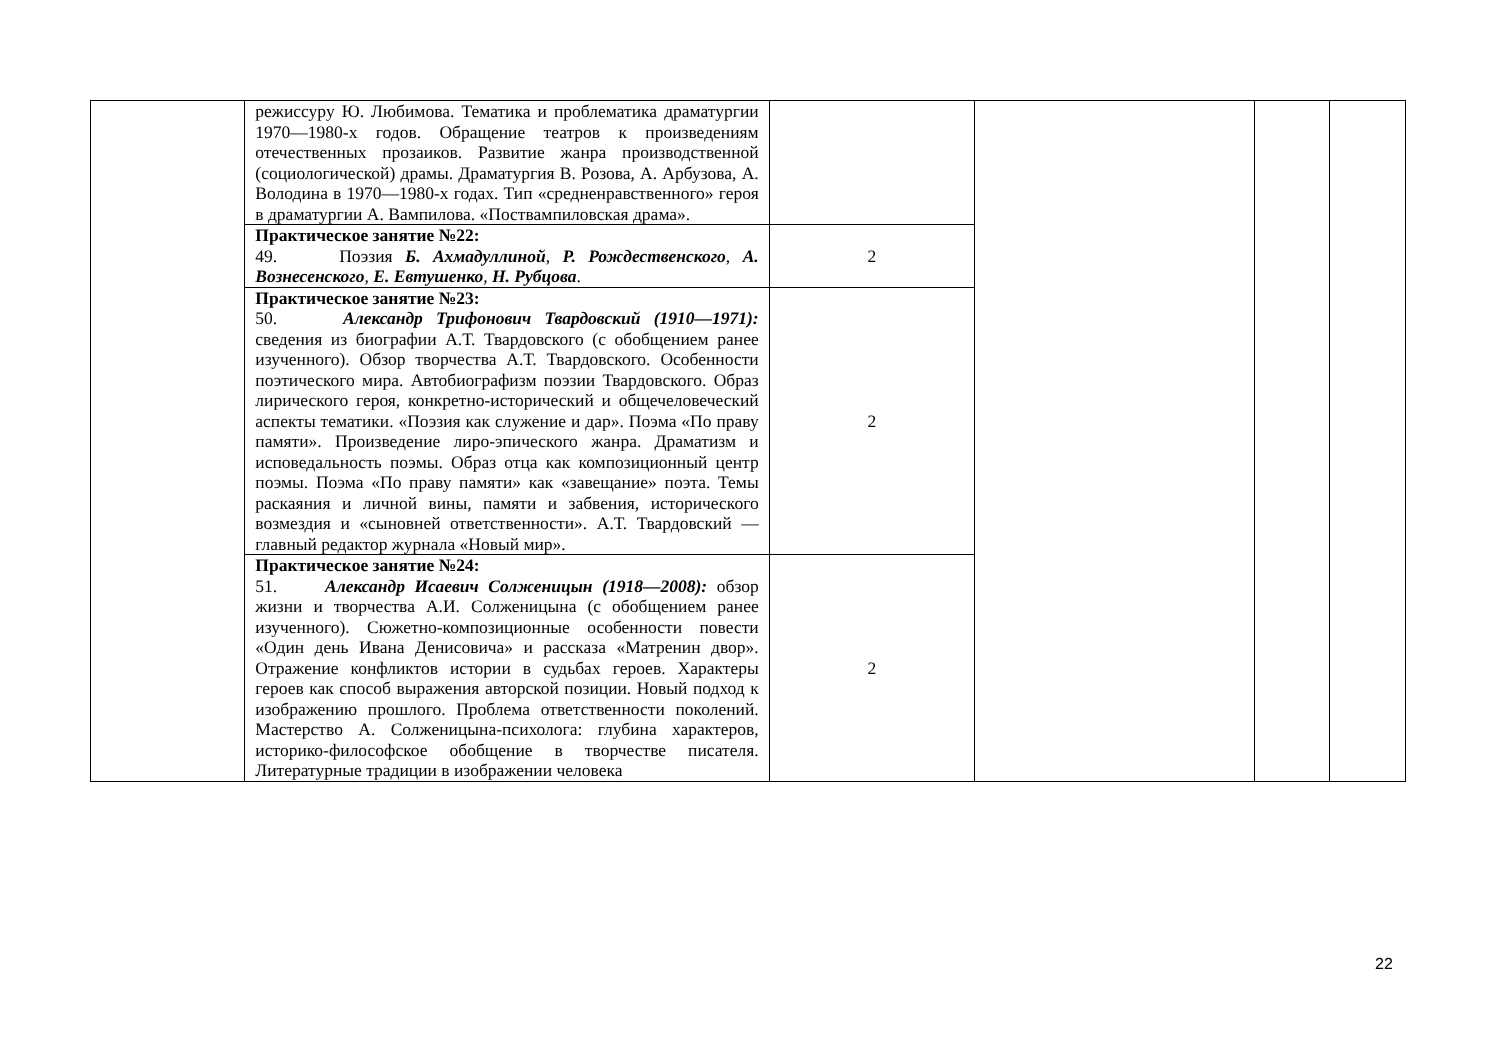| | режиссуру Ю. Любимова. Тематика и проблематика драматургии 1970—1980-х годов. Обращение театров к произведениям отечественных прозаиков. Развитие жанра производственной (социологической) драмы. Драматургия В. Розова, А. Арбузова, А. Володина в 1970—1980-х годах. Тип «средненравственного» героя в драматургии А. Вампилова. «Поствампиловская драма». | | | | |
| | Практическое занятие №22: 49. Поэзия Б. Ахмадуллиной , Р. Рождественского , А. Вознесенского , Е. Евтушенко , Н. Рубцова . | 2 | | | |
| | Практическое занятие №23: 50. Александр Трифонович Твардовский (1910—1971): сведения из биографии А.Т. Твардовского (с обобщением ранее изученного). Обзор творчества А.Т. Твардовского. Особенности поэтического мира. Автобиографизм поэзии Твардовского. Образ лирического героя, конкретно-исторический и общечеловеческий аспекты тематики. «Поэзия как служение и дар». Поэма «По праву памяти». Произведение лиро-эпического жанра. Драматизм и исповедальность поэмы. Образ отца как композиционный центр поэмы. Поэма «По праву памяти» как «завещание» поэта. Темы раскаяния и личной вины, памяти и забвения, исторического возмездия и «сыновней ответственности». А.Т. Твардовский — главный редактор журнала «Новый мир». | 2 | | | |
| | Практическое занятие №24: 51. Александр Исаевич Солженицын (1918—2008): обзор жизни и творчества А.И. Солженицына (с обобщением ранее изученного). Сюжетно-композиционные особенности повести «Один день Ивана Денисовича» и рассказа «Матренин двор». Отражение конфликтов истории в судьбах героев. Характеры героев как способ выражения авторской позиции. Новый подход к изображению прошлого. Проблема ответственности поколений. Мастерство А. Солженицына-психолога: глубина характеров, историко-философское обобщение в творчестве писателя. Литературные традиции в изображении человека | 2 | | | |
22